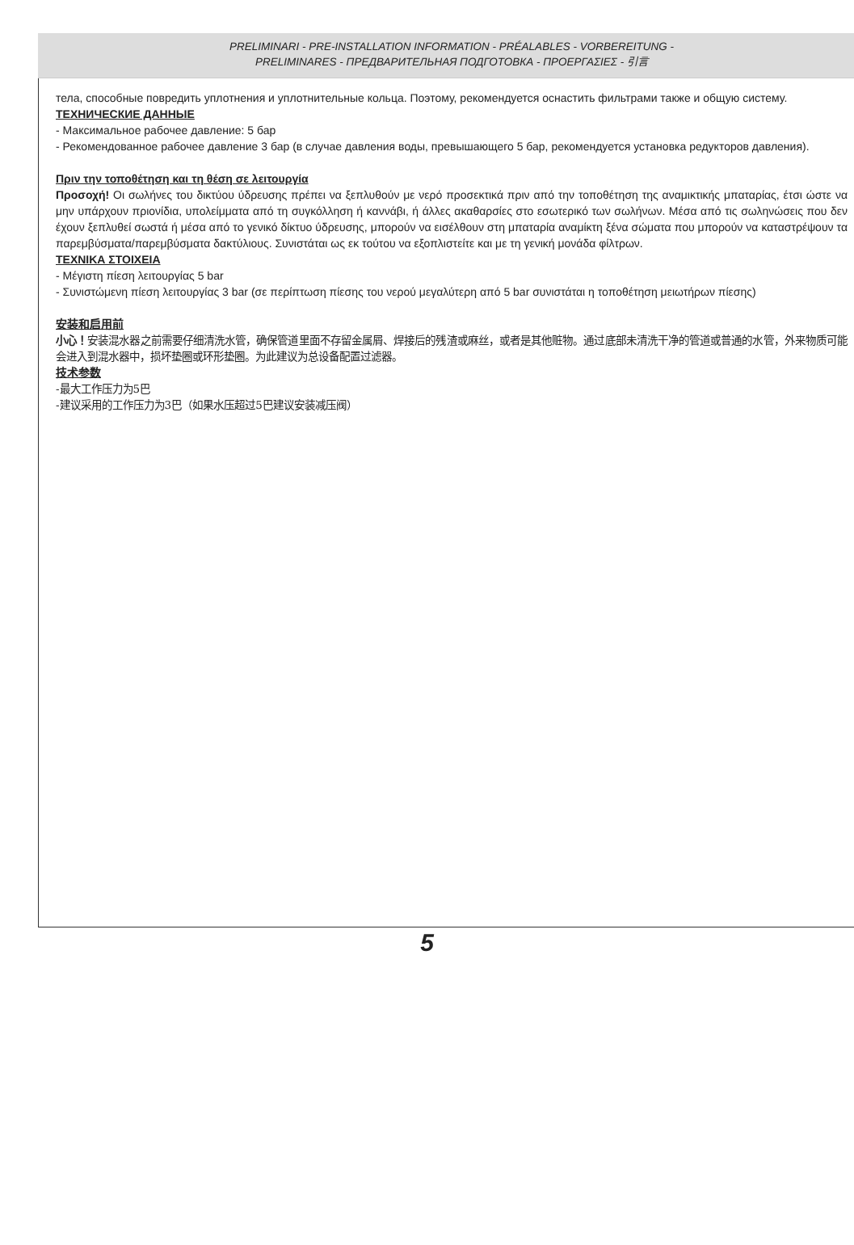PRELIMINARI - PRE-INSTALLATION INFORMATION - PRÉALABLES - VORBEREITUNG -
PRELIMINARES - ПРЕДВАРИТЕЛЬНАЯ ПОДГОТОВКА - ΠΡΟΕΡΓΑΣΙΕΣ - 引言
тела, способные повредить уплотнения и уплотнительные кольца. Поэтому, рекомендуется оснастить фильтрами также и общую систему.
ТЕХНИЧЕСКИЕ ДАННЫЕ
- Максимальное рабочее давление: 5 бар
- Рекомендованное рабочее давление 3 бар (в случае давления воды, превышающего 5 бар, рекомендуется установка редукторов давления).
Πριν την τοποθέτηση και τη θέση σε λειτουργία
Προσοχή! Οι σωλήνες του δικτύου ύδρευσης πρέπει να ξεπλυθούν με νερό προσεκτικά πριν από την τοποθέτηση της αναμικτικής μπαταρίας, έτσι ώστε να μην υπάρχουν πριονίδια, υπολείμματα από τη συγκόλληση ή καννάβι, ή άλλες ακαθαρσίες στο εσωτερικό των σωλήνων. Μέσα από τις σωληνώσεις που δεν έχουν ξεπλυθεί σωστά ή μέσα από το γενικό δίκτυο ύδρευσης, μπορούν να εισέλθουν στη μπαταρία αναμίκτη ξένα σώματα που μπορούν να καταστρέψουν τα παρεμβύσματα/παρεμβύσματα δακτύλιους. Συνιστάται ως εκ τούτου να εξοπλιστείτε και με τη γενική μονάδα φίλτρων.
ΤΕΧΝΙΚΑ ΣΤΟΙΧΕΙΑ
- Μέγιστη πίεση λειτουργίας 5 bar
- Συνιστώμενη πίεση λειτουργίας 3 bar (σε περίπτωση πίεσης του νερού μεγαλύτερη από 5 bar συνιστάται η τοποθέτηση μειωτήρων πίεσης)
安装和启用前
小心！安装混水器之前需要仔细清洗水管，确保管道里面不存留金属屑、焊接后的残渣或麻丝，或者是其他赃物。通过底部未清洗干净的管道或普通的水管，外来物质可能会进入到混水器中，损坏垫圈或环形垫圈。为此建议为总设备配置过滤器。
技术参数
-最大工作压力为5巴
-建议采用的工作压力为3巴（如果水压超过5巴建议安装减压阀）
5